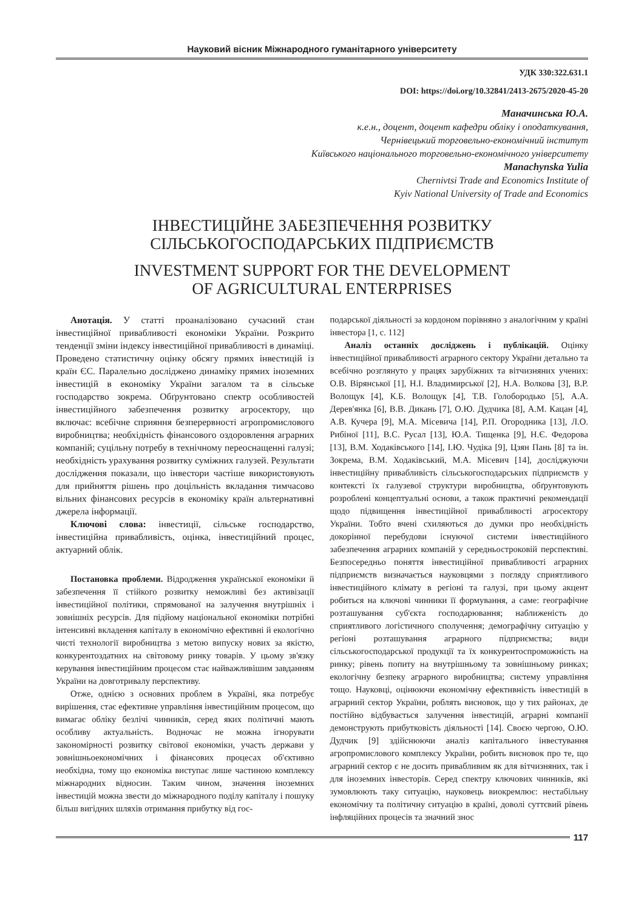Науковий вісник Міжнародного гуманітарного університету
УДК 330:322.631.1
DOI: https://doi.org/10.32841/2413-2675/2020-45-20
Маначинська Ю.А.
к.е.н., доцент, доцент кафедри обліку і оподаткування,
Чернівецький торговельно-економічний інститут
Київського національного торговельно-економічного університету
Manachynska Yulia
Chernivtsi Trade and Economics Institute of
Kyiv National University of Trade and Economics
ІНВЕСТИЦІЙНЕ ЗАБЕЗПЕЧЕННЯ РОЗВИТКУ
СІЛЬСЬКОГОСПОДАРСЬКИХ ПІДПРИЄМСТВ
INVESTMENT SUPPORT FOR THE DEVELOPMENT
OF AGRICULTURAL ENTERPRISES
Анотація. У статті проаналізовано сучасний стан інвестиційної привабливості економіки України. Розкрито тенденції зміни індексу інвестиційної привабливості в динаміці. Проведено статистичну оцінку обсягу прямих інвестицій із країн ЄС. Паралельно досліджено динаміку прямих іноземних інвестицій в економіку України загалом та в сільське господарство зокрема. Обґрунтовано спектр особливостей інвестиційного забезпечення розвитку агросектору, що включає: всебічне сприяння безперервності агропромислового виробництва; необхідність фінансового оздоровлення аграрних компаній; суцільну потребу в технічному переоснащенні галузі; необхідність урахування розвитку суміжних галузей. Результати дослідження показали, що інвестори частіше використовують для прийняття рішень про доцільність вкладання тимчасово вільних фінансових ресурсів в економіку країн альтернативні джерела інформації.
Ключові слова: інвестиції, сільське господарство, інвестиційна привабливість, оцінка, інвестиційний процес, актуарний облік.
Постановка проблеми. Відродження української економіки й забезпечення її стійкого розвитку неможливі без активізації інвестиційної політики, спрямованої на залучення внутрішніх і зовнішніх ресурсів. Для підйому національної економіки потрібні інтенсивні вкладення капіталу в економічно ефективні й екологічно чисті технології виробництва з метою випуску нових за якістю, конкурентоздатних на світовому ринку товарів. У цьому зв'язку керування інвестиційним процесом стає найважливішим завданням України на довготривалу перспективу.
Отже, однією з основних проблем в Україні, яка потребує вирішення, стає ефективне управління інвестиційним процесом, що вимагає обліку безлічі чинників, серед яких політичні мають особливу актуальність. Водночас не можна ігнорувати закономірності розвитку світової економіки, участь держави у зовнішньоекономічних і фінансових процесах об'єктивно необхідна, тому що економіка виступає лише частиною комплексу міжнародних відносин. Таким чином, значення іноземних інвестицій можна звести до міжнародного поділу капіталу і пошуку більш вигідних шляхів отримання прибутку від гос-
подарської діяльності за кордоном порівняно з аналогічним у країні інвестора [1, с. 112]
Аналіз останніх досліджень і публікацій. Оцінку інвестиційної привабливості аграрного сектору України детально та всебічно розглянуто у працях зарубіжних та вітчизняних учених: О.В. Вірянської [1], Н.І. Владимирської [2], Н.А. Волкова [3], В.Р. Волощук [4], К.Б. Волощук [4], Т.В. Голобородько [5], А.А. Дерев'янка [6], В.В. Дикань [7], О.Ю. Дудчика [8], А.М. Кацан [4], А.В. Кучера [9], М.А. Місевича [14], Р.П. Огородника [13], Л.О. Рибіної [11], В.С. Русал [13], Ю.А. Тищенка [9], Н.Є. Федорова [13], В.М. Ходаківського [14], І.Ю. Чудіка [9], Цзян Пань [8] та ін. Зокрема, В.М. Ходаківський, М.А. Місевич [14], досліджуючи інвестиційну привабливість сільськогосподарських підприємств у контексті їх галузевої структури виробництва, обґрунтовують розроблені концептуальні основи, а також практичні рекомендації щодо підвищення інвестиційної привабливості агросектору України. Тобто вчені схиляються до думки про необхідність докорінної перебудови існуючої системи інвестиційного забезпечення аграрних компаній у середньостроковій перспективі. Безпосередньо поняття інвестиційної привабливості аграрних підприємств визначається науковцями з погляду сприятливого інвестиційного клімату в регіоні та галузі, при цьому акцент робиться на ключові чинники її формування, а саме: географічне розташування суб'єкта господарювання; наближеність до сприятливого логістичного сполучення; демографічну ситуацію у регіоні розташування аграрного підприємства; види сільськогосподарської продукції та їх конкурентоспроможність на ринку; рівень попиту на внутрішньому та зовнішньому ринках; екологічну безпеку аграрного виробництва; систему управління тощо. Науковці, оцінюючи економічну ефективність інвестицій в аграрний сектор України, роблять висновок, що у тих районах, де постійно відбувається залучення інвестицій, аграрні компанії демонструють прибутковість діяльності [14]. Своєю чергою, О.Ю. Дудчик [9] здійснюючи аналіз капітального інвестування агропромислового комплексу України, робить висновок про те, що аграрний сектор є не досить привабливим як для вітчизняних, так і для іноземних інвесторів. Серед спектру ключових чинників, які зумовлюють таку ситуацію, науковець виокремлює: нестабільну економічну та політичну ситуацію в країні, доволі суттєвий рівень інфляційних процесів та значний знос
117